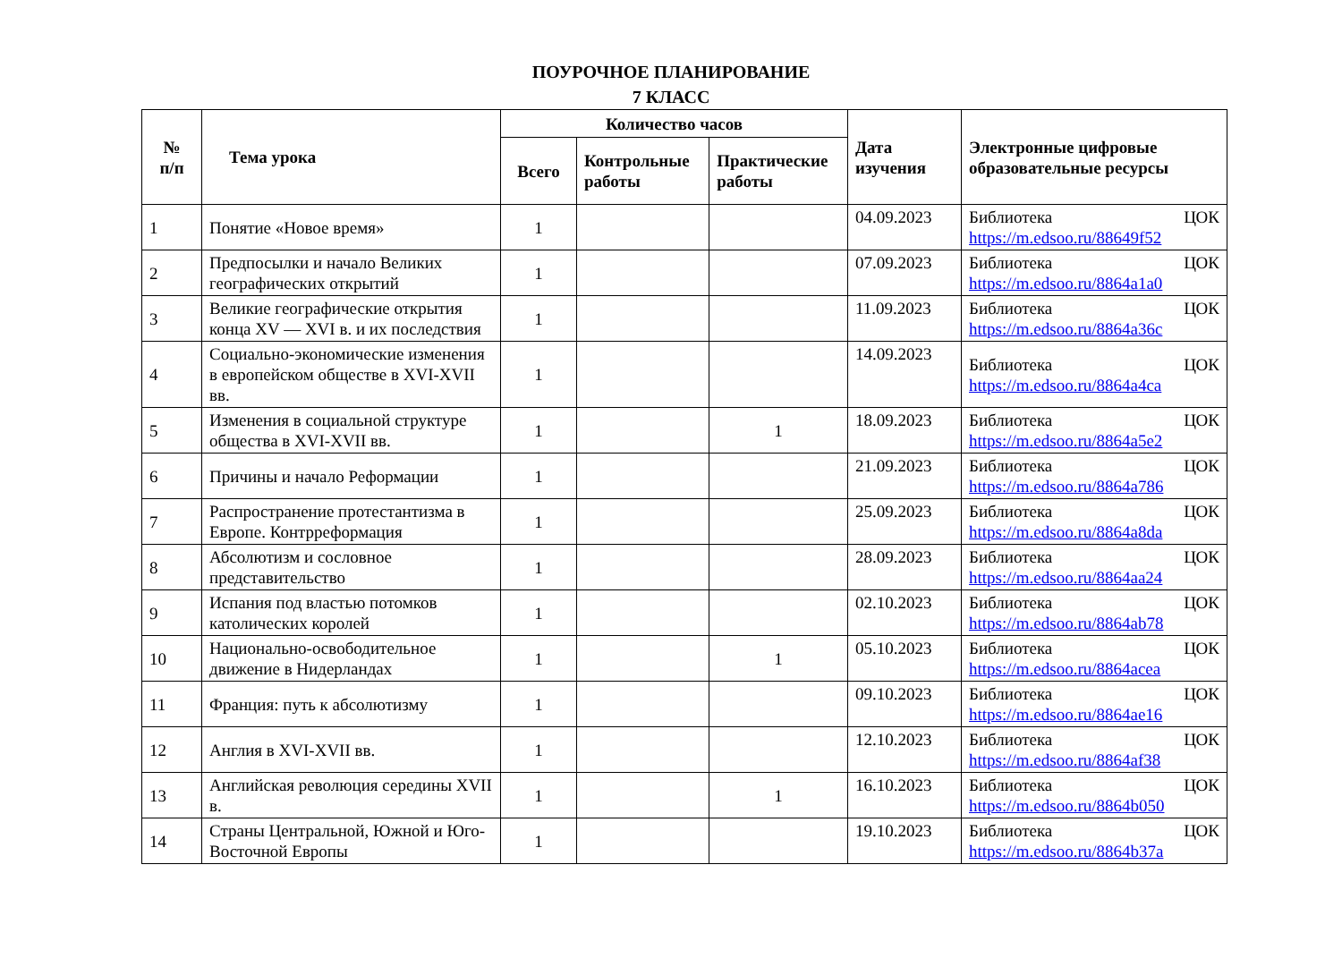ПОУРОЧНОЕ ПЛАНИРОВАНИЕ
7 КЛАСС
| № п/п | Тема урока | Количество часов | | | Дата изучения | Электронные цифровые образовательные ресурсы |
| --- | --- | --- | --- | --- | --- | --- |
| | | Всего | Контрольные работы | Практические работы | | |
| 1 | Понятие «Новое время» | 1 | | | 04.09.2023 | Библиотека ЦОК https://m.edsoo.ru/88649f52 |
| 2 | Предпосылки и начало Великих географических открытий | 1 | | | 07.09.2023 | Библиотека ЦОК https://m.edsoo.ru/8864a1a0 |
| 3 | Великие географические открытия конца XV — XVI в. и их последствия | 1 | | | 11.09.2023 | Библиотека ЦОК https://m.edsoo.ru/8864a36c |
| 4 | Социально-экономические изменения в европейском обществе в XVI-XVII вв. | 1 | | | 14.09.2023 | Библиотека ЦОК https://m.edsoo.ru/8864a4ca |
| 5 | Изменения в социальной структуре общества в XVI-XVII вв. | 1 | | 1 | 18.09.2023 | Библиотека ЦОК https://m.edsoo.ru/8864a5e2 |
| 6 | Причины и начало Реформации | 1 | | | 21.09.2023 | Библиотека ЦОК https://m.edsoo.ru/8864a786 |
| 7 | Распространение протестантизма в Европе. Контрреформация | 1 | | | 25.09.2023 | Библиотека ЦОК https://m.edsoo.ru/8864a8da |
| 8 | Абсолютизм и сословное представительство | 1 | | | 28.09.2023 | Библиотека ЦОК https://m.edsoo.ru/8864aa24 |
| 9 | Испания под властью потомков католических королей | 1 | | | 02.10.2023 | Библиотека ЦОК https://m.edsoo.ru/8864ab78 |
| 10 | Национально-освободительное движение в Нидерландах | 1 | | 1 | 05.10.2023 | Библиотека ЦОК https://m.edsoo.ru/8864acea |
| 11 | Франция: путь к абсолютизму | 1 | | | 09.10.2023 | Библиотека ЦОК https://m.edsoo.ru/8864ae16 |
| 12 | Англия в XVI-XVII вв. | 1 | | | 12.10.2023 | Библиотека ЦОК https://m.edsoo.ru/8864af38 |
| 13 | Английская революция середины XVII в. | 1 | | 1 | 16.10.2023 | Библиотека ЦОК https://m.edsoo.ru/8864b050 |
| 14 | Страны Центральной, Южной и Юго-Восточной Европы | 1 | | | 19.10.2023 | Библиотека ЦОК https://m.edsoo.ru/8864b37a |